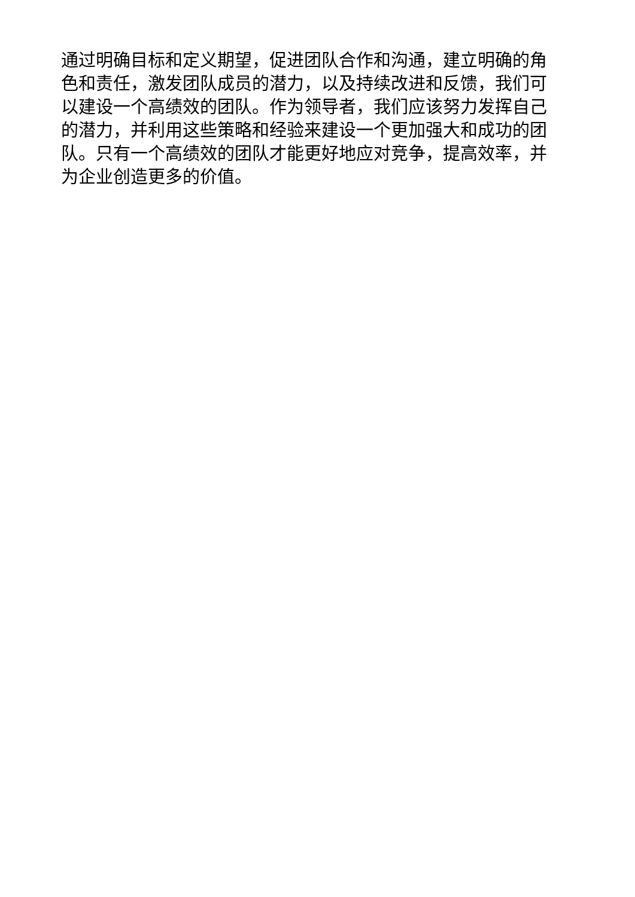通过明确目标和定义期望，促进团队合作和沟通，建立明确的角色和责任，激发团队成员的潜力，以及持续改进和反馈，我们可以建设一个高绩效的团队。作为领导者，我们应该努力发挥自己的潜力，并利用这些策略和经验来建设一个更加强大和成功的团队。只有一个高绩效的团队才能更好地应对竞争，提高效率，并为企业创造更多的价值。